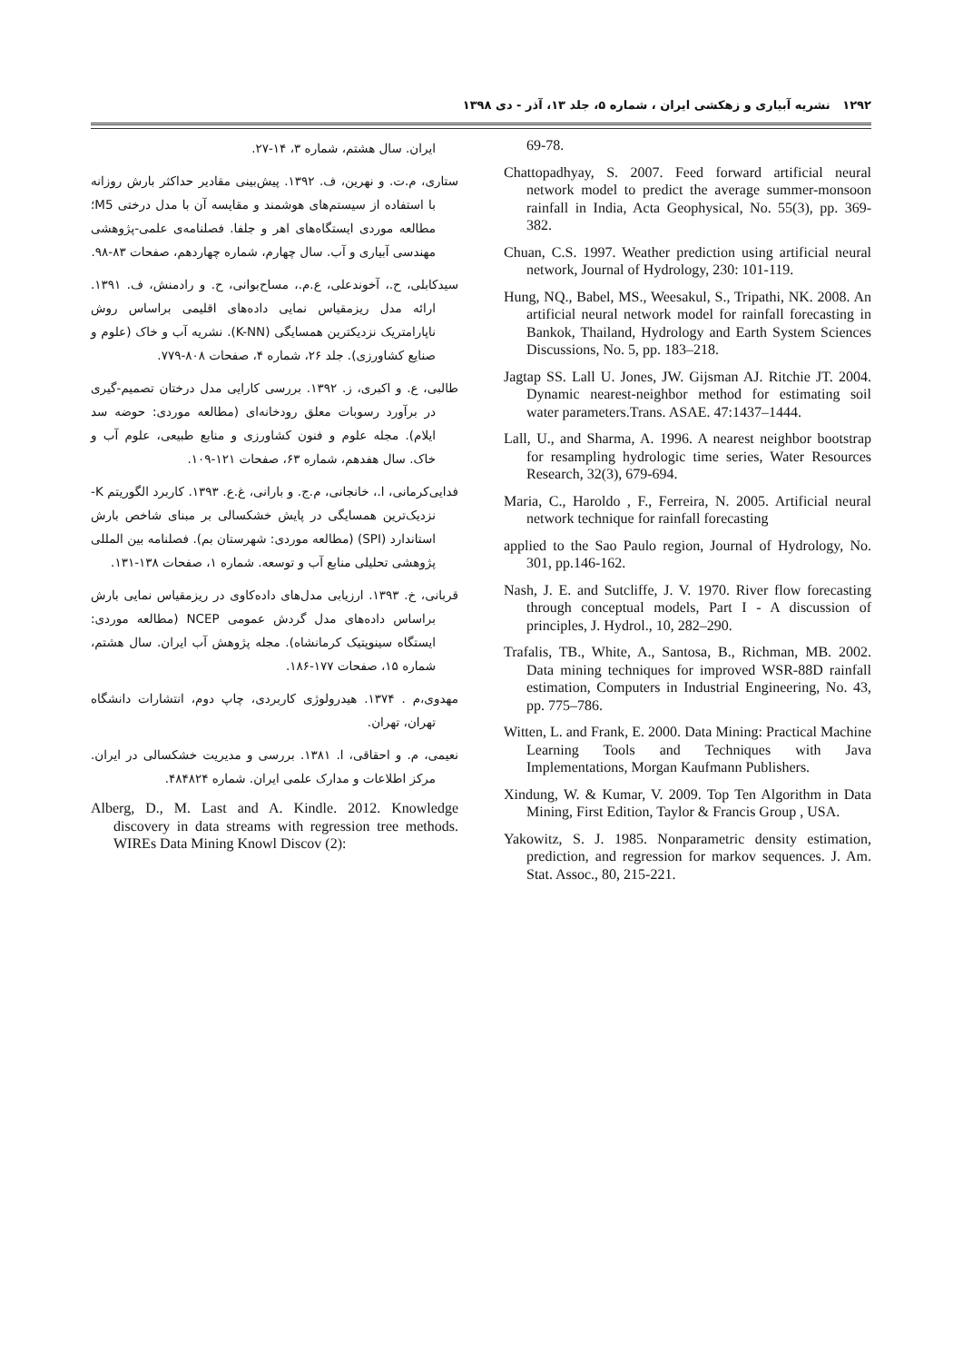۱۲۹۲ نشریه آبیاری و زهکشی ایران ، شماره ۵، جلد ۱۳، آذر - دی ۱۳۹۸
ایران. سال هشتم، شماره ۳، ۱۴-۲۷.
ستاری، م.ت. و نهرین، ف. ۱۳۹۲. پیش‌بینی مقادیر حداکثر بارش روزانه با استفاده از سیستم‌های هوشمند و مقایسه آن با مدل درختی M5؛ مطالعه موردی ایستگاه‌های اهر و جلفا. فصلنامه‌ی علمی-پژوهشی مهندسی آبیاری و آب. سال چهارم، شماره چهاردهم، صفحات ۸۳-۹۸.
سیدکابلی، ح.، آخوندعلی، ع.م.، مساح‌بوانی، ح. و رادمنش، ف. ۱۳۹۱. ارائه مدل ریزمقیاس نمایی داده‌های اقلیمی براساس روش ناپارامتریک نزدیکترین همسایگی (K-NN). نشریه آب و خاک (علوم و صنایع کشاورزی). جلد ۲۶، شماره ۴، صفحات ۸۰۸-۷۷۹.
طالبی، ع. و اکبری، ز. ۱۳۹۲. بررسی کارایی مدل درختان تصمیم-گیری در برآورد رسوبات معلق رودخانه‌ای (مطالعه موردی: حوضه سد ایلام). مجله علوم و فنون کشاورزی و منابع طبیعی، علوم آب و خاک. سال هفدهم، شماره ۶۳، صفحات ۱۲۱-۱۰۹.
فدایی‌کرمانی، ا.، خانجانی، م.ج. و بارانی، غ.ع. ۱۳۹۳. کاربرد الگوریتم K-نزدیک‌ترین همسایگی در پایش خشکسالی بر مبنای شاخص بارش استاندارد (SPI) (مطالعه موردی: شهرستان بم). فصلنامه بین المللی پژوهشی تحلیلی منابع آب و توسعه. شماره ۱، صفحات ۱۳۸-۱۳۱.
قربانی، خ. ۱۳۹۳. ارزیابی مدل‌های داده‌کاوی در ریزمقیاس نمایی بارش براساس داده‌های مدل گردش عمومی NCEP (مطالعه موردی: ایستگاه سینوپتیک کرمانشاه). مجله پژوهش آب ایران. سال هشتم، شماره ۱۵، صفحات ۱۷۷-۱۸۶.
مهدوی،م . ۱۳۷۴. هیدرولوژی کاربردی، چاپ دوم، انتشارات دانشگاه تهران، تهران.
نعیمی، م. و احقاقی، ا. ۱۳۸۱. بررسی و مدیریت خشکسالی در ایران. مرکز اطلاعات و مدارک علمی ایران. شماره ۴۸۴۸۲۴.
Alberg, D., M. Last and A. Kindle. 2012. Knowledge discovery in data streams with regression tree methods. WIREs Data Mining Knowl Discov (2):
69-78.
Chattopadhyay, S. 2007. Feed forward artificial neural network model to predict the average summer-monsoon rainfall in India, Acta Geophysical, No. 55(3), pp. 369-382.
Chuan, C.S. 1997. Weather prediction using artificial neural network, Journal of Hydrology, 230: 101-119.
Hung, NQ., Babel, MS., Weesakul, S., Tripathi, NK. 2008. An artificial neural network model for rainfall forecasting in Bankok, Thailand, Hydrology and Earth System Sciences Discussions, No. 5, pp. 183–218.
Jagtap SS. Lall U. Jones, JW. Gijsman AJ. Ritchie JT. 2004. Dynamic nearest-neighbor method for estimating soil water parameters.Trans. ASAE. 47:1437–1444.
Lall, U., and Sharma, A. 1996. A nearest neighbor bootstrap for resampling hydrologic time series, Water Resources Research, 32(3), 679-694.
Maria, C., Haroldo , F., Ferreira, N. 2005. Artificial neural network technique for rainfall forecasting
applied to the Sao Paulo region, Journal of Hydrology, No. 301, pp.146-162.
Nash, J. E. and Sutcliffe, J. V. 1970. River flow forecasting through conceptual models, Part I - A discussion of principles, J. Hydrol., 10, 282–290.
Trafalis, TB., White, A., Santosa, B., Richman, MB. 2002. Data mining techniques for improved WSR-88D rainfall estimation, Computers in Industrial Engineering, No. 43, pp. 775–786.
Witten, L. and Frank, E. 2000. Data Mining: Practical Machine Learning Tools and Techniques with Java Implementations, Morgan Kaufmann Publishers.
Xindung, W. & Kumar, V. 2009. Top Ten Algorithm in Data Mining, First Edition, Taylor & Francis Group , USA.
Yakowitz, S. J. 1985. Nonparametric density estimation, prediction, and regression for markov sequences. J. Am. Stat. Assoc., 80, 215-221.